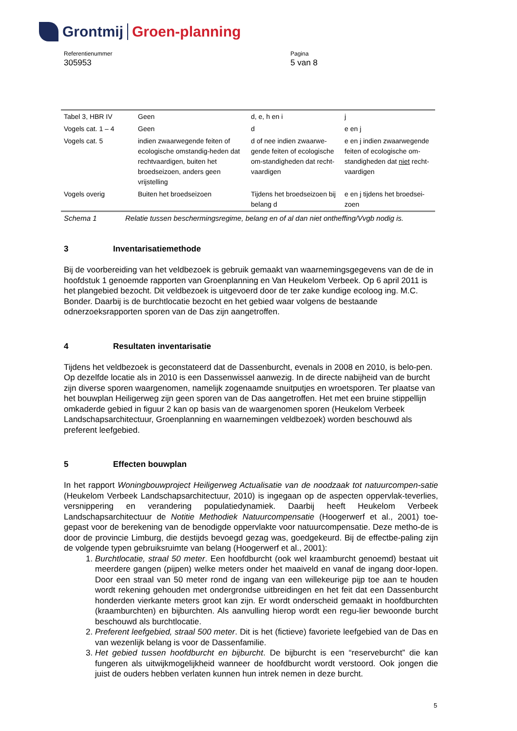Grontmij Groen-planning
Referentienummer
305953
Pagina
5 van 8
| Tabel 3, HBR IV | Geen | d, e, h en i | j |
| Vogels cat. 1 – 4 | Geen | d | e en j |
| Vogels cat. 5 | indien zwaarwegende feiten of ecologische omstandig-heden dat rechtvaardigen, buiten het broedseizoen, anders geen vrijstelling | d of nee indien zwaarwe-gende feiten of ecologische om-standigheden dat recht-vaardigen | e en j indien zwaarwegende feiten of ecologische om-standigheden dat niet recht-vaardigen |
| Vogels overig | Buiten het broedseizoen | Tijdens het broedseizoen bij belang d | e en j tijdens het broedsei-zoen |
Schema 1 Relatie tussen beschermingsregime, belang en of al dan niet ontheffing/Vvgb nodig is.
3 Inventarisatiemethode
Bij de voorbereiding van het veldbezoek is gebruik gemaakt van waarnemingsgegevens van de de in hoofdstuk 1 genoemde rapporten van Groenplanning en Van Heukelom Verbeek. Op 6 april 2011 is het plangebied bezocht. Dit veldbezoek is uitgevoerd door de ter zake kundige ecoloog ing. M.C. Bonder. Daarbij is de burchtlocatie bezocht en het gebied waar volgens de bestaande odnerzoeksrapporten sporen van de Das zijn aangetroffen.
4 Resultaten inventarisatie
Tijdens het veldbezoek is geconstateerd dat de Dassenburcht, evenals in 2008 en 2010, is belo-pen. Op dezelfde locatie als in 2010 is een Dassenwissel aanwezig. In de directe nabijheid van de burcht zijn diverse sporen waargenomen, namelijk zogenaamde snuitputjes en wroetsporen. Ter plaatse van het bouwplan Heiligerweg zijn geen sporen van de Das aangetroffen. Het met een bruine stippellijn omkaderde gebied in figuur 2 kan op basis van de waargenomen sporen (Heukelom Verbeek Landschapsarchitectuur, Groenplanning en waarnemingen veldbezoek) worden beschouwd als preferent leefgebied.
5 Effecten bouwplan
In het rapport Woningbouwproject Heiligerweg Actualisatie van de noodzaak tot natuurcompen-satie (Heukelom Verbeek Landschapsarchitectuur, 2010) is ingegaan op de aspecten oppervlak-teverlies, versnippering en verandering populatiedynamiek. Daarbij heeft Heukelom Verbeek Landschapsarchitectuur de Notitie Methodiek Natuurcompensatie (Hoogerwerf et al., 2001) toe-gepast voor de berekening van de benodigde oppervlakte voor natuurcompensatie. Deze metho-de is door de provincie Limburg, die destijds bevoegd gezag was, goedgekeurd. Bij de effectbe-paling zijn de volgende typen gebruiksruimte van belang (Hoogerwerf et al., 2001):
1. Burchtlocatie, straal 50 meter. Een hoofdburcht (ook wel kraamburcht genoemd) bestaat uit meerdere gangen (pijpen) welke meters onder het maaiveld en vanaf de ingang door-lopen. Door een straal van 50 meter rond de ingang van een willekeurige pijp toe aan te houden wordt rekening gehouden met ondergrondse uitbreidingen en het feit dat een Dassenburcht honderden vierkante meters groot kan zijn. Er wordt onderscheid gemaakt in hoofdburchten (kraamburchten) en bijburchten. Als aanvulling hierop wordt een regu-lier bewoonde burcht beschouwd als burchtlocatie.
2. Preferent leefgebied, straal 500 meter. Dit is het (fictieve) favoriete leefgebied van de Das en van wezenlijk belang is voor de Dassenfamilie.
3. Het gebied tussen hoofdburcht en bijburcht. De bijburcht is een “reserveburcht” die kan fungeren als uitwijkmogelijkheid wanneer de hoofdburcht wordt verstoord. Ook jongen die juist de ouders hebben verlaten kunnen hun intrek nemen in deze burcht.
5